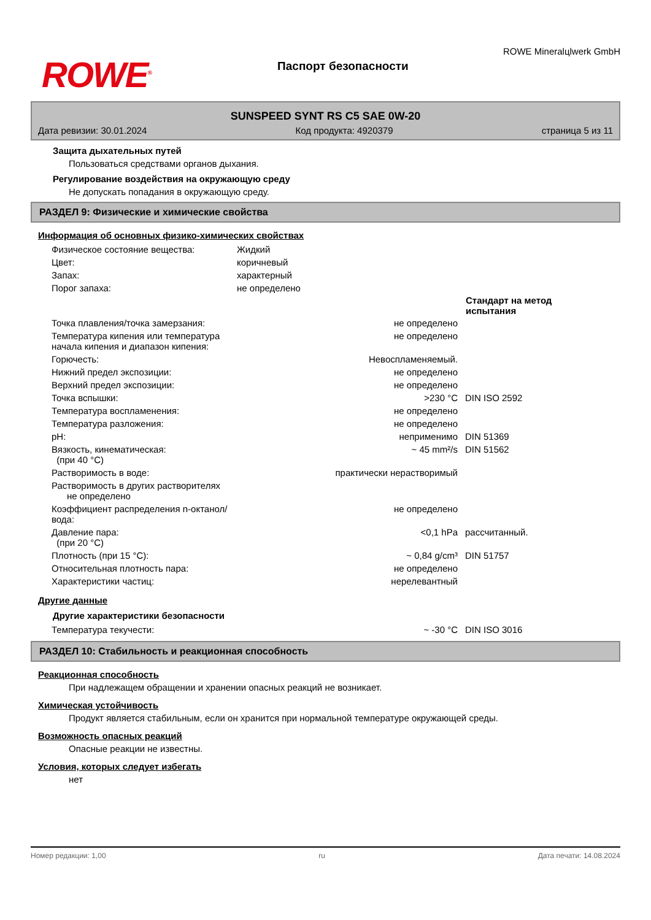ROWE<sup>®</sup>
Паспорт безопасности
ROWE Mineralцlwerk GmbH
SUNSPEED SYNT RS C5 SAE 0W-20
Дата ревизии: 30.01.2024 Код продукта: 4920379 страница 5 из 11
Защита дыхательных путей
Пользоваться средствами органов дыхания.
Регулирование воздействия на окружающую среду
Не допускать попадания в окружающую среду.
РАЗДЕЛ 9: Физические и химические свойства
Информация об основных физико-химических свойствах
| Физическое состояние вещества: | Жидкий | |
| Цвет: | коричневый | |
| Запах: | характерный | |
| Порог запаха: | не определено | |
| | | Стандарт на метод испытания |
| Точка плавления/точка замерзания: | не определено | |
| Температура кипения или температура начала кипения и диапазон кипения: | не определено | |
| Горючесть: | Невоспламеняемый. | |
| Нижний предел экспозиции: | не определено | |
| Верхний предел экспозиции: | не определено | |
| Точка вспышки: | >230 °C | DIN ISO 2592 |
| Температура воспламенения: | не определено | |
| Температура разложения: | не определено | |
| pH: | неприменимо | DIN 51369 |
| Вязкость, кинематическая: (при 40 °C) | ~ 45 mm²/s | DIN 51562 |
| Растворимость в воде: | практически нерастворимый | |
| Растворимость в других растворителях не определено | | |
| Коэффициент распределения n-октанол/вода: | не определено | |
| Давление пара: (при 20 °C) | <0,1 hPa | рассчитанный. |
| Плотность (при 15 °C): | ~ 0,84 g/cm³ | DIN 51757 |
| Относительная плотность пара: | не определено | |
| Характеристики частиц: | нерелевантный | |
Другие данные
Другие характеристики безопасности
| Температура текучести: | ~ -30 °C | DIN ISO 3016 |
РАЗДЕЛ 10: Стабильность и реакционная способность
Реакционная способность
При надлежащем обращении и хранении опасных реакций не возникает.
Химическая устойчивость
Продукт является стабильным, если он хранится при нормальной температуре окружающей среды.
Возможность опасных реакций
Опасные реакции не известны.
Условия, которых следует избегать
нет
Номер редакции: 1,00 ru Дата печати: 14.08.2024